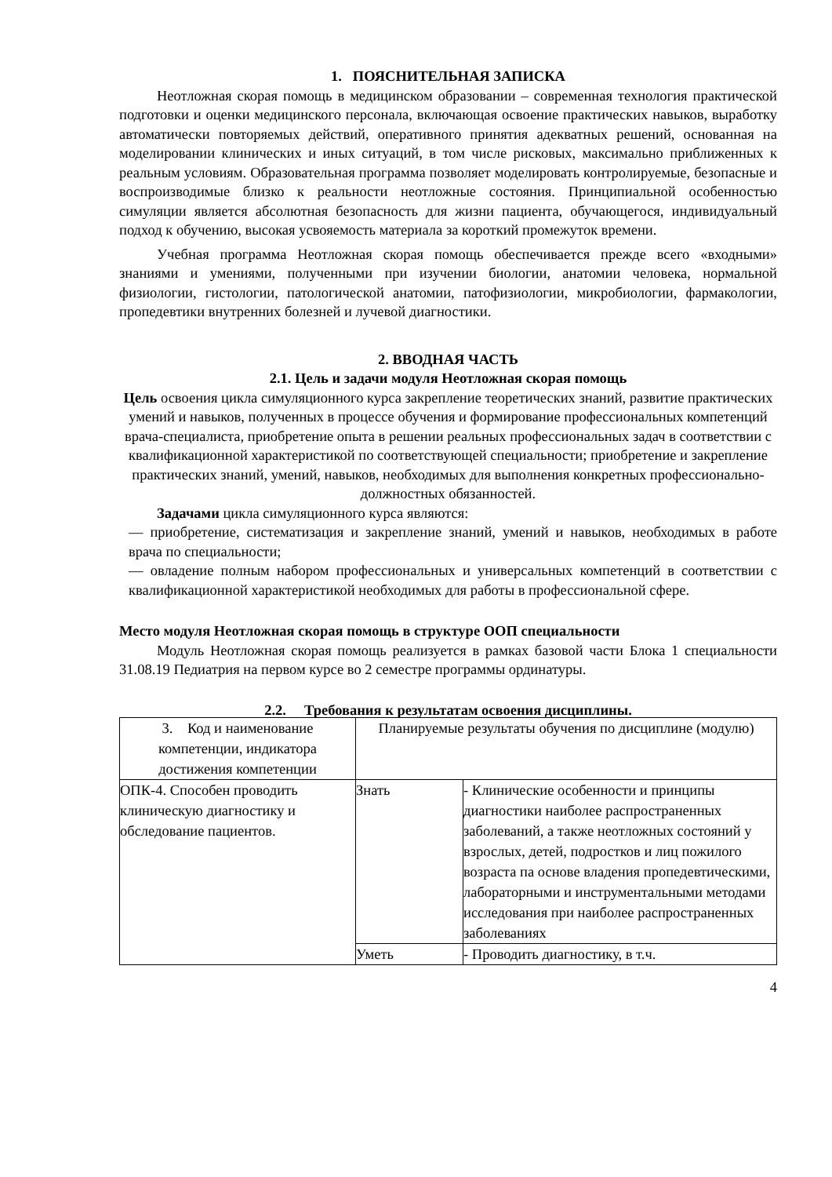1. ПОЯСНИТЕЛЬНАЯ ЗАПИСКА
Неотложная скорая помощь в медицинском образовании – современная технология практической подготовки и оценки медицинского персонала, включающая освоение практических навыков, выработку автоматически повторяемых действий, оперативного принятия адекватных решений, основанная на моделировании клинических и иных ситуаций, в том числе рисковых, максимально приближенных к реальным условиям. Образовательная программа позволяет моделировать контролируемые, безопасные и воспроизводимые близко к реальности неотложные состояния. Принципиальной особенностью симуляции является абсолютная безопасность для жизни пациента, обучающегося, индивидуальный подход к обучению, высокая усвояемость материала за короткий промежуток времени.
Учебная программа Неотложная скорая помощь обеспечивается прежде всего «входными» знаниями и умениями, полученными при изучении биологии, анатомии человека, нормальной физиологии, гистологии, патологической анатомии, патофизиологии, микробиологии, фармакологии, пропедевтики внутренних болезней и лучевой диагностики.
2. ВВОДНАЯ ЧАСТЬ
2.1. Цель и задачи модуля Неотложная скорая помощь
Цель освоения цикла симуляционного курса закрепление теоретических знаний, развитие практических умений и навыков, полученных в процессе обучения и формирование профессиональных компетенций врача-специалиста, приобретение опыта в решении реальных профессиональных задач в соответствии с квалификационной характеристикой по соответствующей специальности; приобретение и закрепление практических знаний, умений, навыков, необходимых для выполнения конкретных профессионально-должностных обязанностей.
Задачами цикла симуляционного курса являются:
— приобретение, систематизация и закрепление знаний, умений и навыков, необходимых в работе врача по специальности;
— овладение полным набором профессиональных и универсальных компетенций в соответствии с квалификационной характеристикой необходимых для работы в профессиональной сфере.
Место модуля Неотложная скорая помощь в структуре ООП специальности
Модуль Неотложная скорая помощь реализуется в рамках базовой части Блока 1 специальности 31.08.19 Педиатрия на первом курсе во 2 семестре программы ординатуры.
2.2. Требования к результатам освоения дисциплины.
| 3. Код и наименование компетенции, индикатора достижения компетенции | Планируемые результаты обучения по дисциплине (модулю) | |
| ОПК-4. Способен проводить клиническую диагностику и обследование пациентов. | Знать | - Клинические особенности и принципы диагностики наиболее распространенных заболеваний, а также неотложных состояний у взрослых, детей, подростков и лиц пожилого возраста па основе владения пропедевтическими, лабораторными и инструментальными методами исследования при наиболее распространенных заболеваниях |
| | Уметь | - Проводить диагностику, в т.ч. |
4